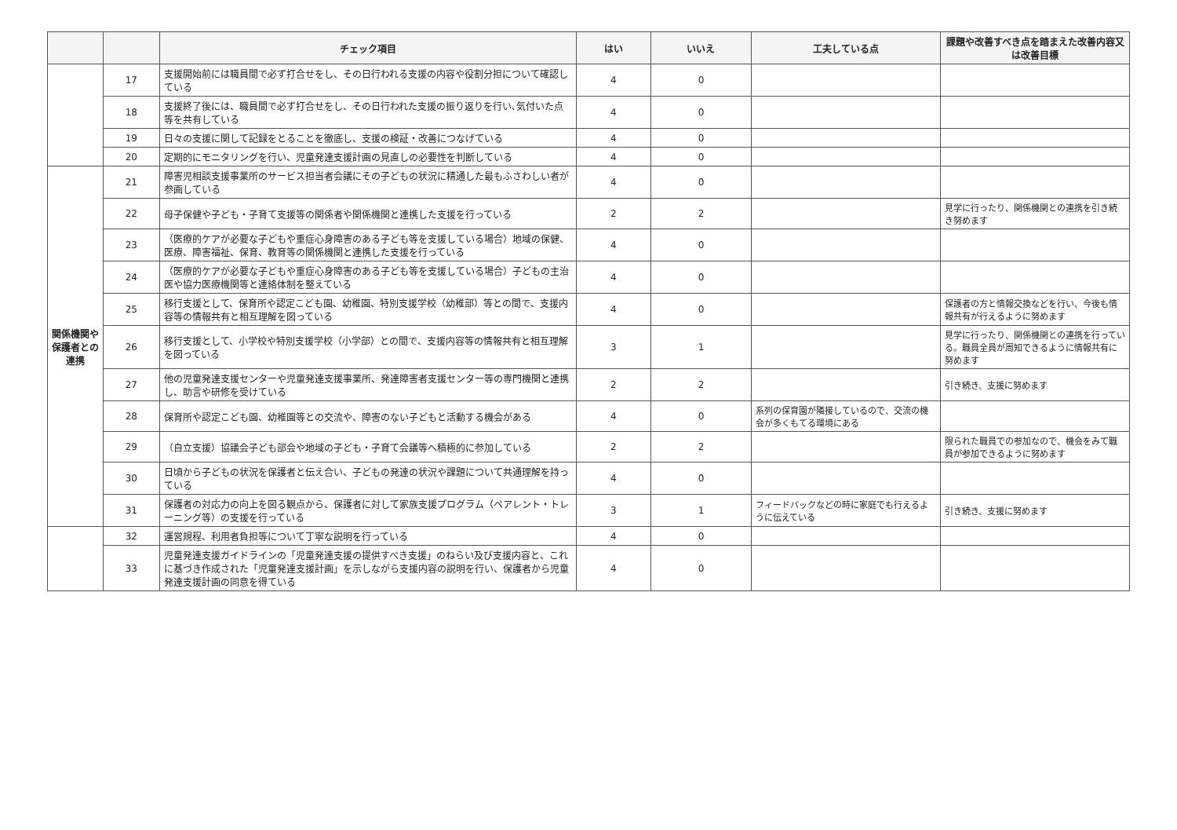| | | チェック項目 | はい | いいえ | 工夫している点 | 課題や改善すべき点を踏まえた改善内容又は改善目標 |
| --- | --- | --- | --- | --- | --- | --- |
| | 17 | 支援開始前には職員間で必ず打合せをし、その日行われる支援の内容や役割分担について確認している | 4 | 0 | | |
| | 18 | 支援終了後には、職員間で必ず打合せをし、その日行われた支援の振り返りを行い､気付いた点等を共有している | 4 | 0 | | |
| | 19 | 日々の支援に関して記録をとることを徹底し、支援の検証・改善につなげている | 4 | 0 | | |
| | 20 | 定期的にモニタリングを行い、児童発達支援計画の見直しの必要性を判断している | 4 | 0 | | |
| 関係機関や保護者との連携 | 21 | 障害児相談支援事業所のサービス担当者会議にその子どもの状況に精通した最もふさわしい者が参画している | 4 | 0 | | |
| | 22 | 母子保健や子ども・子育て支援等の関係者や関係機関と連携した支援を行っている | 2 | 2 | | 見学に行ったり、関係機関との連携を引き続き努めます |
| | 23 | （医療的ケアが必要な子どもや重症心身障害のある子ども等を支援している場合）地域の保健、医療、障害福祉、保育、教育等の関係機関と連携した支援を行っている | 4 | 0 | | |
| | 24 | （医療的ケアが必要な子どもや重症心身障害のある子ども等を支援している場合）子どもの主治医や協力医療機関等と連絡体制を整えている | 4 | 0 | | |
| | 25 | 移行支援として、保育所や認定こども園、幼稚園、特別支援学校（幼稚部）等との間で、支援内容等の情報共有と相互理解を図っている | 4 | 0 | | 保護者の方と情報交換などを行い、今後も情報共有が行えるように努めます |
| | 26 | 移行支援として、小学校や特別支援学校（小学部）との間で、支援内容等の情報共有と相互理解を図っている | 3 | 1 | | 見学に行ったり、関係機関との連携を行っている。職員全員が周知できるように情報共有に努めます |
| | 27 | 他の児童発達支援センターや児童発達支援事業所、発達障害者支援センター等の専門機関と連携し、助言や研修を受けている | 2 | 2 | | 引き続き、支援に努めます |
| | 28 | 保育所や認定こども園、幼稚園等との交流や、障害のない子どもと活動する機会がある | 4 | 0 | 系列の保育園が隣接しているので、交流の機会が多くもてる環境にある | |
| | 29 | （自立支援）協議会子ども部会や地域の子ども・子育て会議等へ積極的に参加している | 2 | 2 | | 限られた職員での参加なので、機会をみて職員が参加できるように努めます |
| | 30 | 日頃から子どもの状況を保護者と伝え合い、子どもの発達の状況や課題について共通理解を持っている | 4 | 0 | | |
| | 31 | 保護者の対応力の向上を図る観点から、保護者に対して家族支援プログラム（ペアレント・トレーニング等）の支援を行っている | 3 | 1 | フィードバックなどの時に家庭でも行えるように伝えている | 引き続き、支援に努めます |
| | 32 | 運営規程、利用者負担等について丁寧な説明を行っている | 4 | 0 | | |
| | 33 | 児童発達支援ガイドラインの「児童発達支援の提供すべき支援」のねらい及び支援内容と、これに基づき作成された「児童発達支援計画」を示しながら支援内容の説明を行い、保護者から児童発達支援計画の同意を得ている | 4 | 0 | | |